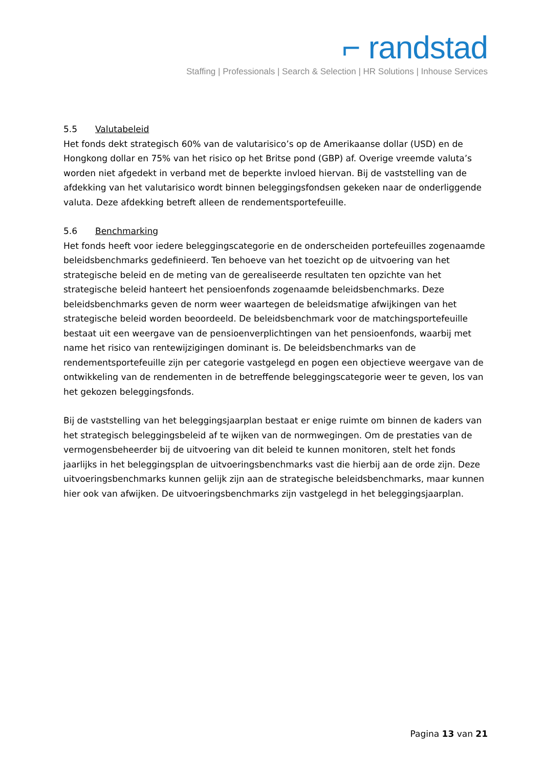⌐ randstad
Staffing | Professionals | Search & Selection | HR Solutions | Inhouse Services
5.5 Valutabeleid
Het fonds dekt strategisch 60% van de valutarisico’s op de Amerikaanse dollar (USD) en de Hongkong dollar en 75% van het risico op het Britse pond (GBP) af. Overige vreemde valuta’s worden niet afgedekt in verband met de beperkte invloed hiervan. Bij de vaststelling van de afdekking van het valutarisico wordt binnen beleggingsfondsen gekeken naar de onderliggende valuta. Deze afdekking betreft alleen de rendementsportefeuille.
5.6 Benchmarking
Het fonds heeft voor iedere beleggingscategorie en de onderscheiden portefeuilles zogenaamde beleidsbenchmarks gedefinieerd. Ten behoeve van het toezicht op de uitvoering van het strategische beleid en de meting van de gerealiseerde resultaten ten opzichte van het strategische beleid hanteert het pensioenfonds zogenaamde beleidsbenchmarks. Deze beleidsbenchmarks geven de norm weer waartegen de beleidsmatige afwijkingen van het strategische beleid worden beoordeeld. De beleidsbenchmark voor de matchingsportefeuille bestaat uit een weergave van de pensioenverplichtingen van het pensioenfonds, waarbij met name het risico van rentewijzigingen dominant is. De beleidsbenchmarks van de rendementsportefeuille zijn per categorie vastgelegd en pogen een objectieve weergave van de ontwikkeling van de rendementen in de betreffende beleggingscategorie weer te geven, los van het gekozen beleggingsfonds.
Bij de vaststelling van het beleggingsjaarplan bestaat er enige ruimte om binnen de kaders van het strategisch beleggingsbeleid af te wijken van de normwegingen. Om de prestaties van de vermogensbeheerder bij de uitvoering van dit beleid te kunnen monitoren, stelt het fonds jaarlijks in het beleggingsplan de uitvoeringsbenchmarks vast die hierbij aan de orde zijn. Deze uitvoeringsbenchmarks kunnen gelijk zijn aan de strategische beleidsbenchmarks, maar kunnen hier ook van afwijken. De uitvoeringsbenchmarks zijn vastgelegd in het beleggingsjaarplan.
Pagina 13 van 21